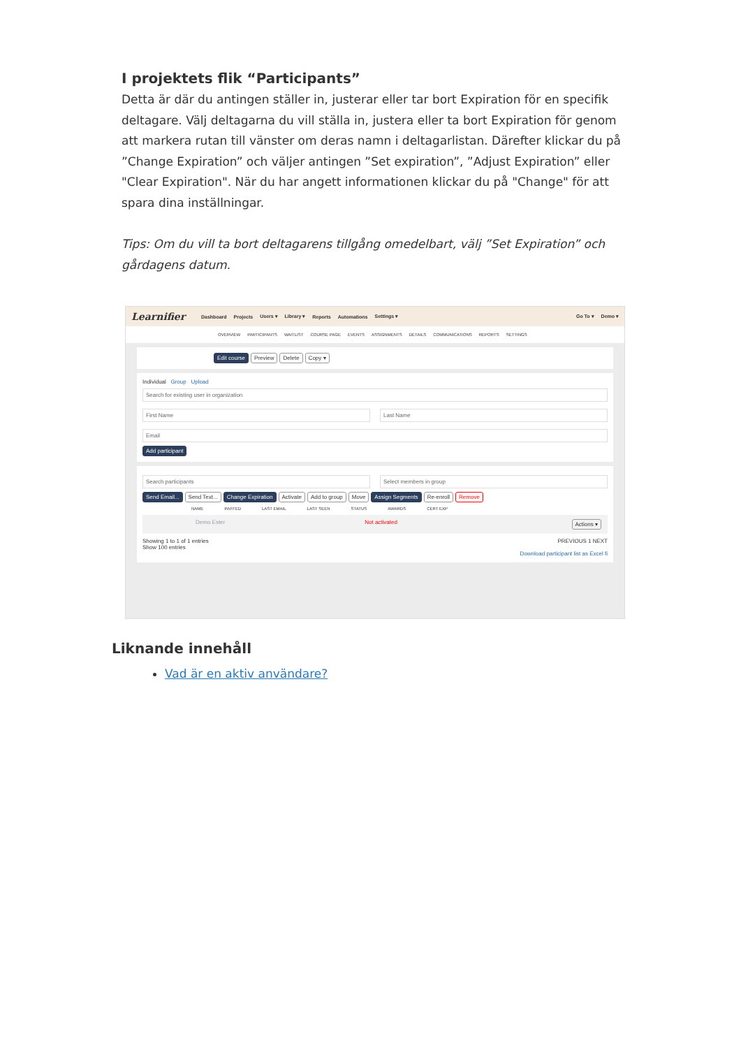I projektets flik “Participants”
Detta är där du antingen ställer in, justerar eller tar bort Expiration för en specifik deltagare. Välj deltagarna du vill ställa in, justera eller ta bort Expiration för genom att markera rutan till vänster om deras namn i deltagarlistan. Därefter klickar du på ”Change Expiration” och väljer antingen ”Set expiration”, ”Adjust Expiration” eller "Clear Expiration". När du har angett informationen klickar du på "Change" för att spara dina inställningar.
Tips: Om du vill ta bort deltagarens tillgång omedelbart, välj ”Set Expiration” och gårdagens datum.
Learnifier Dashboard Projects Users ▾ Library ▾ Reports Automations Settings ▾ Go To ▾ Demo ▾
OVERVIEW PARTICIPANTS WAITLIST COURSE PAGE EVENTS ASSIGNMENTS DETAILS COMMUNICATIONS REPORTS SETTINGS
Edit course Preview Delete Copy ▾
Individual Group Upload
Search for existing user in organization
First Name Last Name
Email
Add participant
Search participants Select members in group
Send Email... Send Text... Change Expiration Activate Add to group Move Assign Segments Re-enroll Remove
NAME INVITED LAST EMAIL LAST SEEN STATUS AWARDS CERT EXP
Demo Ester Not activated Actions ▾
Showing 1 to 1 of 1 entries PREVIOUS 1 NEXT
Show 100 entries
Download participant list as Excel fi
Liknande innehåll
Vad är en aktiv användare?